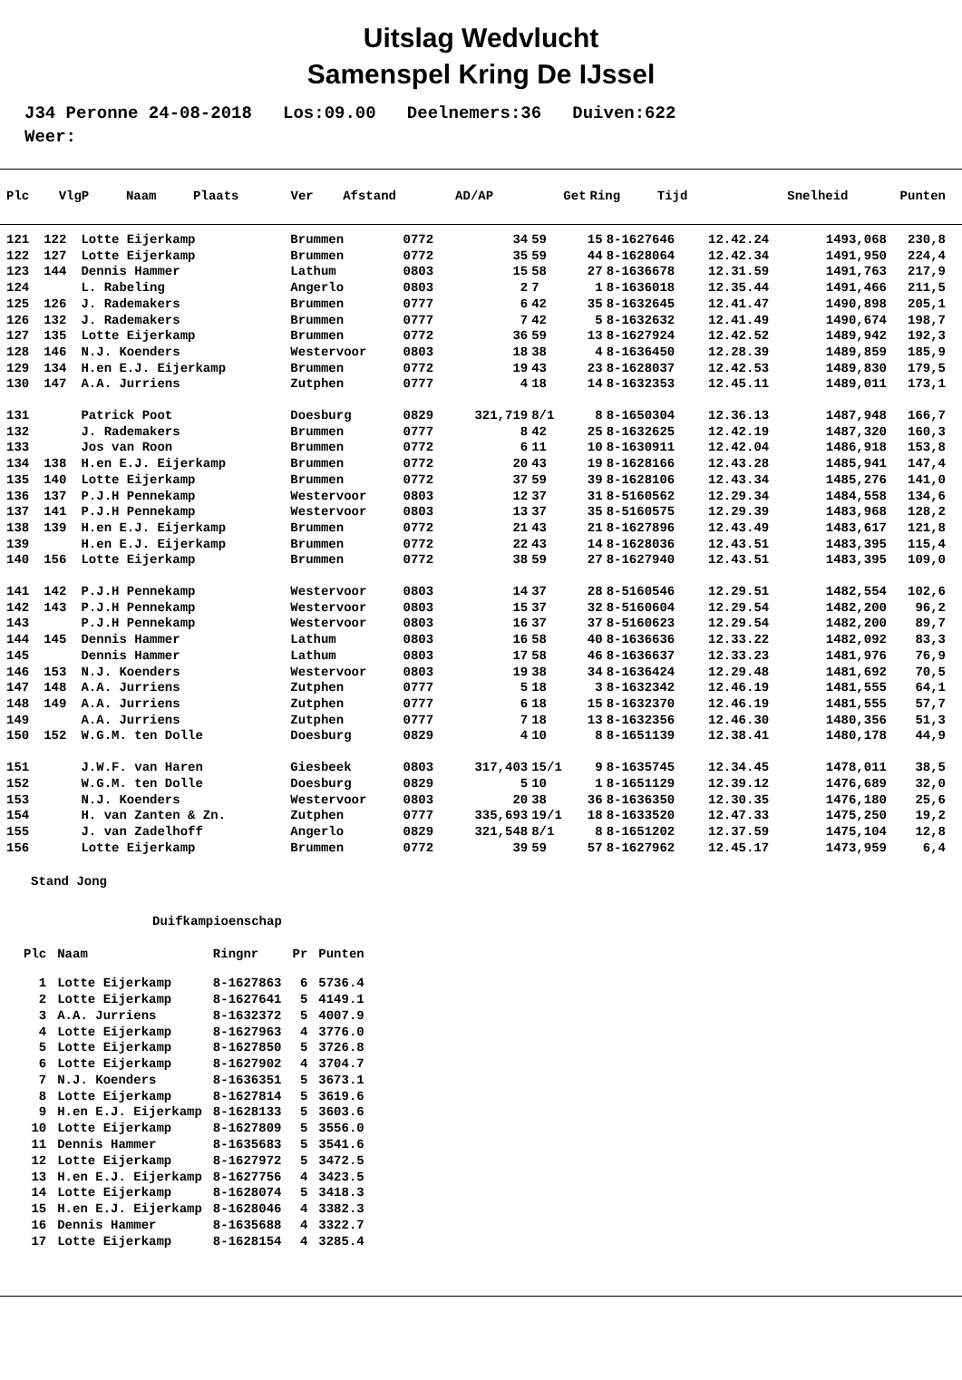Uitslag Wedvlucht
Samenspel Kring De IJssel
J34 Peronne 24-08-2018 Los:09.00 Deelnemers:36 Duiven:622 Weer:
| Plc | VlgP | Naam | Plaats | Ver | Afstand | AD/AP | Get | Ring | Tijd | Snelheid | Punten |
| --- | --- | --- | --- | --- | --- | --- | --- | --- | --- | --- | --- |
| 121 | 122 | Lotte Eijerkamp | Brummen | 0772 | 34 | 59 | 15 | 8-1627646 | 12.42.24 | 1493,068 | 230,8 |
| 122 | 127 | Lotte Eijerkamp | Brummen | 0772 | 35 | 59 | 44 | 8-1628064 | 12.42.34 | 1491,950 | 224,4 |
| 123 | 144 | Dennis Hammer | Lathum | 0803 | 15 | 58 | 27 | 8-1636678 | 12.31.59 | 1491,763 | 217,9 |
| 124 | | L. Rabeling | Angerlo | 0803 | 2 | 7 | 1 | 8-1636018 | 12.35.44 | 1491,466 | 211,5 |
| 125 | 126 | J. Rademakers | Brummen | 0777 | 6 | 42 | 35 | 8-1632645 | 12.41.47 | 1490,898 | 205,1 |
| 126 | 132 | J. Rademakers | Brummen | 0777 | 7 | 42 | 5 | 8-1632632 | 12.41.49 | 1490,674 | 198,7 |
| 127 | 135 | Lotte Eijerkamp | Brummen | 0772 | 36 | 59 | 13 | 8-1627924 | 12.42.52 | 1489,942 | 192,3 |
| 128 | 146 | N.J. Koenders | Westervoor | 0803 | 18 | 38 | 4 | 8-1636450 | 12.28.39 | 1489,859 | 185,9 |
| 129 | 134 | H.en E.J. Eijerkamp | Brummen | 0772 | 19 | 43 | 23 | 8-1628037 | 12.42.53 | 1489,830 | 179,5 |
| 130 | 147 | A.A. Jurriens | Zutphen | 0777 | 4 | 18 | 14 | 8-1632353 | 12.45.11 | 1489,011 | 173,1 |
| 131 | | Patrick Poot | Doesburg | 0829 | 321,719 | 8/1 | 8 | 8-1650304 | 12.36.13 | 1487,948 | 166,7 |
| 132 | | J. Rademakers | Brummen | 0777 | 8 | 42 | 25 | 8-1632625 | 12.42.19 | 1487,320 | 160,3 |
| 133 | | Jos van Roon | Brummen | 0772 | 6 | 11 | 10 | 8-1630911 | 12.42.04 | 1486,918 | 153,8 |
| 134 | 138 | H.en E.J. Eijerkamp | Brummen | 0772 | 20 | 43 | 19 | 8-1628166 | 12.43.28 | 1485,941 | 147,4 |
| 135 | 140 | Lotte Eijerkamp | Brummen | 0772 | 37 | 59 | 39 | 8-1628106 | 12.43.34 | 1485,276 | 141,0 |
| 136 | 137 | P.J.H Pennekamp | Westervoor | 0803 | 12 | 37 | 31 | 8-5160562 | 12.29.34 | 1484,558 | 134,6 |
| 137 | 141 | P.J.H Pennekamp | Westervoor | 0803 | 13 | 37 | 35 | 8-5160575 | 12.29.39 | 1483,968 | 128,2 |
| 138 | 139 | H.en E.J. Eijerkamp | Brummen | 0772 | 21 | 43 | 21 | 8-1627896 | 12.43.49 | 1483,617 | 121,8 |
| 139 | | H.en E.J. Eijerkamp | Brummen | 0772 | 22 | 43 | 14 | 8-1628036 | 12.43.51 | 1483,395 | 115,4 |
| 140 | 156 | Lotte Eijerkamp | Brummen | 0772 | 38 | 59 | 27 | 8-1627940 | 12.43.51 | 1483,395 | 109,0 |
| 141 | 142 | P.J.H Pennekamp | Westervoor | 0803 | 14 | 37 | 28 | 8-5160546 | 12.29.51 | 1482,554 | 102,6 |
| 142 | 143 | P.J.H Pennekamp | Westervoor | 0803 | 15 | 37 | 32 | 8-5160604 | 12.29.54 | 1482,200 | 96,2 |
| 143 | | P.J.H Pennekamp | Westervoor | 0803 | 16 | 37 | 37 | 8-5160623 | 12.29.54 | 1482,200 | 89,7 |
| 144 | 145 | Dennis Hammer | Lathum | 0803 | 16 | 58 | 40 | 8-1636636 | 12.33.22 | 1482,092 | 83,3 |
| 145 | | Dennis Hammer | Lathum | 0803 | 17 | 58 | 46 | 8-1636637 | 12.33.23 | 1481,976 | 76,9 |
| 146 | 153 | N.J. Koenders | Westervoor | 0803 | 19 | 38 | 34 | 8-1636424 | 12.29.48 | 1481,692 | 70,5 |
| 147 | 148 | A.A. Jurriens | Zutphen | 0777 | 5 | 18 | 3 | 8-1632342 | 12.46.19 | 1481,555 | 64,1 |
| 148 | 149 | A.A. Jurriens | Zutphen | 0777 | 6 | 18 | 15 | 8-1632370 | 12.46.19 | 1481,555 | 57,7 |
| 149 | | A.A. Jurriens | Zutphen | 0777 | 7 | 18 | 13 | 8-1632356 | 12.46.30 | 1480,356 | 51,3 |
| 150 | 152 | W.G.M. ten Dolle | Doesburg | 0829 | 4 | 10 | 8 | 8-1651139 | 12.38.41 | 1480,178 | 44,9 |
| 151 | | J.W.F. van Haren | Giesbeek | 0803 | 317,403 | 15/1 | 9 | 8-1635745 | 12.34.45 | 1478,011 | 38,5 |
| 152 | | W.G.M. ten Dolle | Doesburg | 0829 | 5 | 10 | 1 | 8-1651129 | 12.39.12 | 1476,689 | 32,0 |
| 153 | | N.J. Koenders | Westervoor | 0803 | 20 | 38 | 36 | 8-1636350 | 12.30.35 | 1476,180 | 25,6 |
| 154 | | H. van Zanten & Zn. | Zutphen | 0777 | 335,693 | 19/1 | 18 | 8-1633520 | 12.47.33 | 1475,250 | 19,2 |
| 155 | | J. van Zadelhoff | Angerlo | 0829 | 321,548 | 8/1 | 8 | 8-1651202 | 12.37.59 | 1475,104 | 12,8 |
| 156 | | Lotte Eijerkamp | Brummen | 0772 | 39 | 59 | 57 | 8-1627962 | 12.45.17 | 1473,959 | 6,4 |
Stand Jong
Duifkampioenschap
| Plc | Naam | Ringnr | Pr | Punten |
| --- | --- | --- | --- | --- |
| 1 | Lotte Eijerkamp | 8-1627863 | 6 | 5736.4 |
| 2 | Lotte Eijerkamp | 8-1627641 | 5 | 4149.1 |
| 3 | A.A. Jurriens | 8-1632372 | 5 | 4007.9 |
| 4 | Lotte Eijerkamp | 8-1627963 | 4 | 3776.0 |
| 5 | Lotte Eijerkamp | 8-1627850 | 5 | 3726.8 |
| 6 | Lotte Eijerkamp | 8-1627902 | 4 | 3704.7 |
| 7 | N.J. Koenders | 8-1636351 | 5 | 3673.1 |
| 8 | Lotte Eijerkamp | 8-1627814 | 5 | 3619.6 |
| 9 | H.en E.J. Eijerkamp | 8-1628133 | 5 | 3603.6 |
| 10 | Lotte Eijerkamp | 8-1627809 | 5 | 3556.0 |
| 11 | Dennis Hammer | 8-1635683 | 5 | 3541.6 |
| 12 | Lotte Eijerkamp | 8-1627972 | 5 | 3472.5 |
| 13 | H.en E.J. Eijerkamp | 8-1627756 | 4 | 3423.5 |
| 14 | Lotte Eijerkamp | 8-1628074 | 5 | 3418.3 |
| 15 | H.en E.J. Eijerkamp | 8-1628046 | 4 | 3382.3 |
| 16 | Dennis Hammer | 8-1635688 | 4 | 3322.7 |
| 17 | Lotte Eijerkamp | 8-1628154 | 4 | 3285.4 |